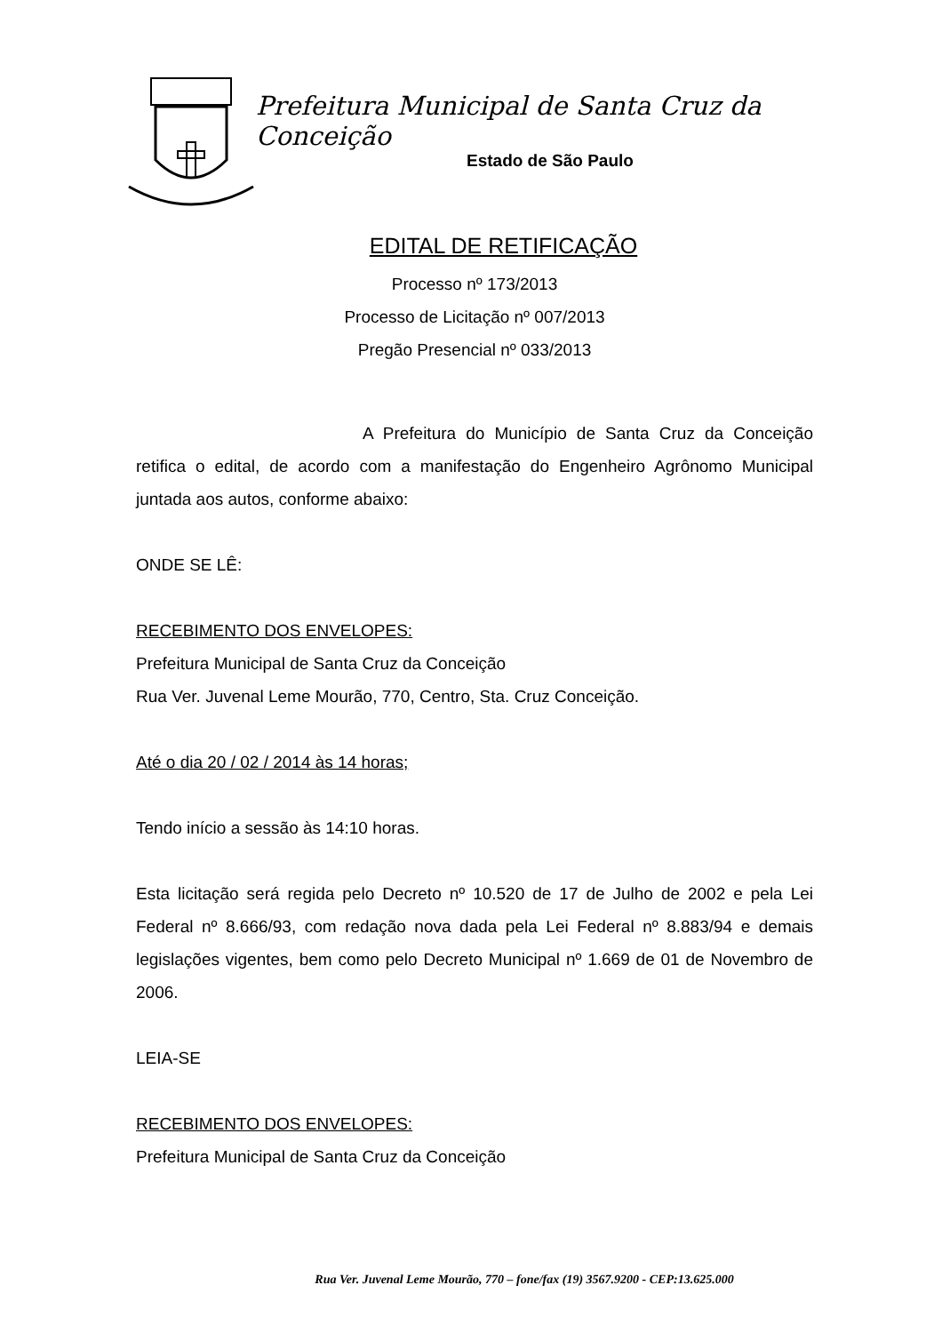Prefeitura Municipal de Santa Cruz da Conceição
Estado de São Paulo
EDITAL DE RETIFICAÇÃO
Processo nº 173/2013
Processo de Licitação nº 007/2013
Pregão Presencial nº 033/2013
A Prefeitura do Município de Santa Cruz da Conceição retifica o edital, de acordo com a manifestação do Engenheiro Agrônomo Municipal juntada aos autos, conforme abaixo:
ONDE SE LÊ:
RECEBIMENTO DOS ENVELOPES:
Prefeitura Municipal de Santa Cruz da Conceição
Rua Ver. Juvenal Leme Mourão, 770, Centro, Sta. Cruz Conceição.
Até o dia 20 / 02 / 2014 às 14 horas;
Tendo início a sessão às 14:10 horas.
Esta licitação será regida pelo Decreto nº 10.520 de 17 de Julho de 2002 e pela Lei Federal nº 8.666/93, com redação nova dada pela Lei Federal nº 8.883/94 e demais legislações vigentes, bem como pelo Decreto Municipal nº 1.669 de 01 de Novembro de 2006.
LEIA-SE
RECEBIMENTO DOS ENVELOPES:
Prefeitura Municipal de Santa Cruz da Conceição
Rua Ver. Juvenal Leme Mourão, 770 – fone/fax (19) 3567.9200 - CEP:13.625.000